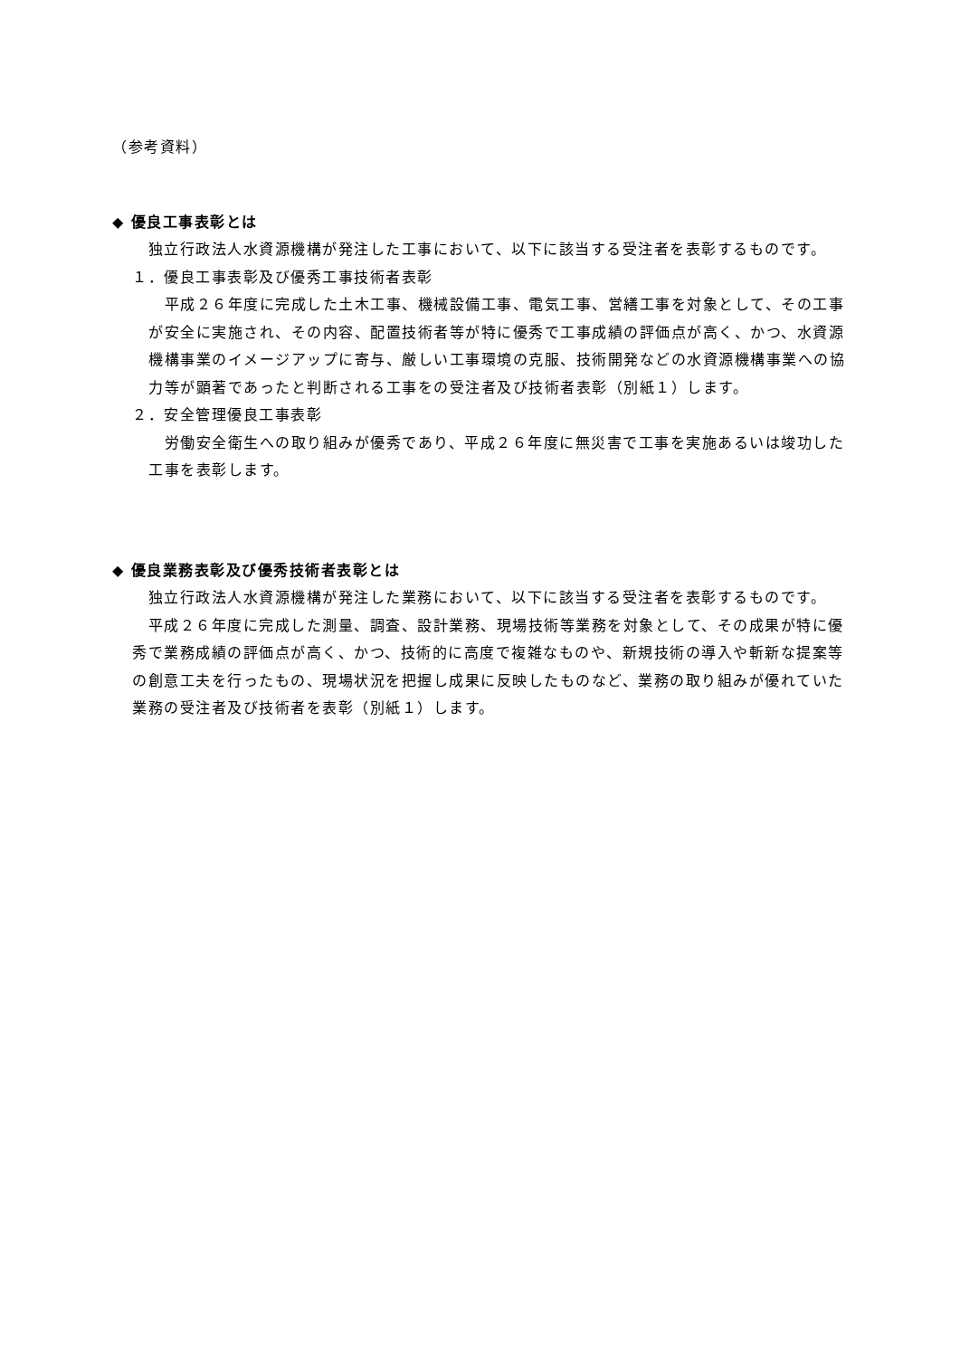（参考資料）
◆ 優良工事表彰とは
　独立行政法人水資源機構が発注した工事において、以下に該当する受注者を表彰するものです。
１．優良工事表彰及び優秀工事技術者表彰
　平成２６年度に完成した土木工事、機械設備工事、電気工事、営繕工事を対象として、その工事が安全に実施され、その内容、配置技術者等が特に優秀で工事成績の評価点が高く、かつ、水資源機構事業のイメージアップに寄与、厳しい工事環境の克服、技術開発などの水資源機構事業への協力等が顕著であったと判断される工事をの受注者及び技術者表彰（別紙１）します。
２．安全管理優良工事表彰
　労働安全衛生への取り組みが優秀であり、平成２６年度に無災害で工事を実施あるいは竣功した工事を表彰します。
◆ 優良業務表彰及び優秀技術者表彰とは
　独立行政法人水資源機構が発注した業務において、以下に該当する受注者を表彰するものです。
　平成２６年度に完成した測量、調査、設計業務、現場技術等業務を対象として、その成果が特に優秀で業務成績の評価点が高く、かつ、技術的に高度で複雑なものや、新規技術の導入や斬新な提案等の創意工夫を行ったもの、現場状況を把握し成果に反映したものなど、業務の取り組みが優れていた業務の受注者及び技術者を表彰（別紙１）します。